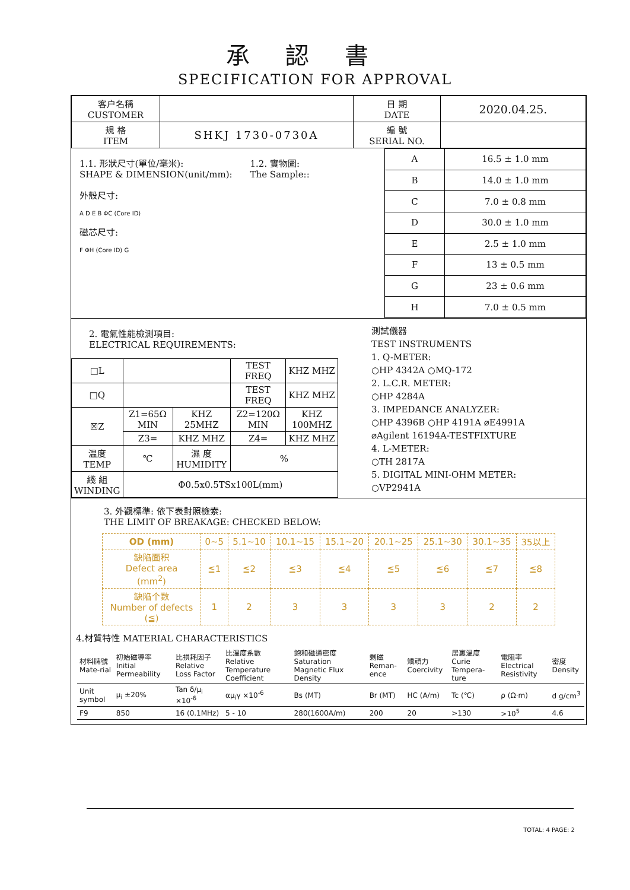承認書
SPECIFICATION FOR APPROVAL
| 客户名稱 CUSTOMER | | 日 期 DATE | 2020.04.25. |
| 規 格 ITEM | SHKJ 1730-0730A | 編 號 SERIAL NO. | |
1.1. 形狀尺寸(單位/毫米):
SHAPE & DIMENSION(unit/mm):
1.2. 實物圖:
The Sample::
外殼尺寸:
A D E B ΦC (Core ID)
磁芯尺寸:
F ΦH (Core ID) G
| A | 16.5 ± 1.0 mm |
| B | 14.0 ± 1.0 mm |
| C | 7.0 ± 0.8 mm |
| D | 30.0 ± 1.0 mm |
| E | 2.5 ± 1.0 mm |
| F | 13 ± 0.5 mm |
| G | 23 ± 0.6 mm |
| H | 7.0 ± 0.5 mm |
2. 電氣性能檢測項目:
ELECTRICAL REQUIREMENTS:
| □L | | | TEST FREQ | KHZ MHZ |
| □Q | | | TEST FREQ | KHZ MHZ |
| ☒Z | Z1=65Ω MIN | KHZ 25MHZ | Z2=120Ω MIN | KHZ 100MHZ |
| | Z3= | KHZ MHZ | Z4= | KHZ MHZ |
| 温度 TEMP | ℃ | 濕 度 HUMIDITY | % | |
| 綫 組 WINDING | Φ0.5x0.5TSx100L(mm) | | | |
測試儀器
TEST INSTRUMENTS
1. Q-METER:
○HP 4342A ○MQ-172
2. L.C.R. METER:
○HP 4284A
3. IMPEDANCE ANALYZER:
○HP 4396B ○HP 4191A ⌀E4991A
⌀Agilent 16194A-TESTFIXTURE
4. L-METER:
○TH 2817A
5. DIGITAL MINI-OHM METER:
○VP2941A
3. 外觀標準: 依下表對照檢索:
THE LIMIT OF BREAKAGE: CHECKED BELOW:
| OD (mm) | 0~5 | 5.1~10 | 10.1~15 | 15.1~20 | 20.1~25 | 25.1~30 | 30.1~35 | 35以上 |
| 缺陷面积 Defect area (mm<sup>2</sup>) | ≦1 | ≦2 | ≦3 | ≦4 | ≦5 | ≦6 | ≦7 | ≦8 |
| 缺陷个数 Number of defects (≦) | 1 | 2 | 3 | 3 | 3 | 3 | 2 | 2 |
4.材質特性 MATERIAL CHARACTERISTICS
| 材料牌號 Mate-rial | 初始磁導率 Initial Permeability | 比損耗因子 Relative Loss Factor | 比温度系數 Relative Temperature Coefficient | 飽和磁通密度 Saturation Magnetic Flux Density | 剩磁 Reman-ence | 矯頑力 Coercivity | 居裏温度 Curie Tempera-ture | 電阻率 Electrical Resistivity | 密度 Density |
| Unit symbol | μ<sub>i</sub> ±20% | Tan δ/μ<sub>i</sub> ×10<sup>-6</sup> | αμ<sub>i</sub>γ ×10<sup>-6</sup> | Bs (MT) | Br (MT) | HC (A/m) | Tc (℃) | ρ (Ω·m) | d g/cm<sup>3</sup> |
| F9 | 850 | 16 (0.1MHz) | 5 - 10 | 280(1600A/m) | 200 | 20 | >130 | >10<sup>5</sup> | 4.6 |
TOTAL: 4 PAGE: 2